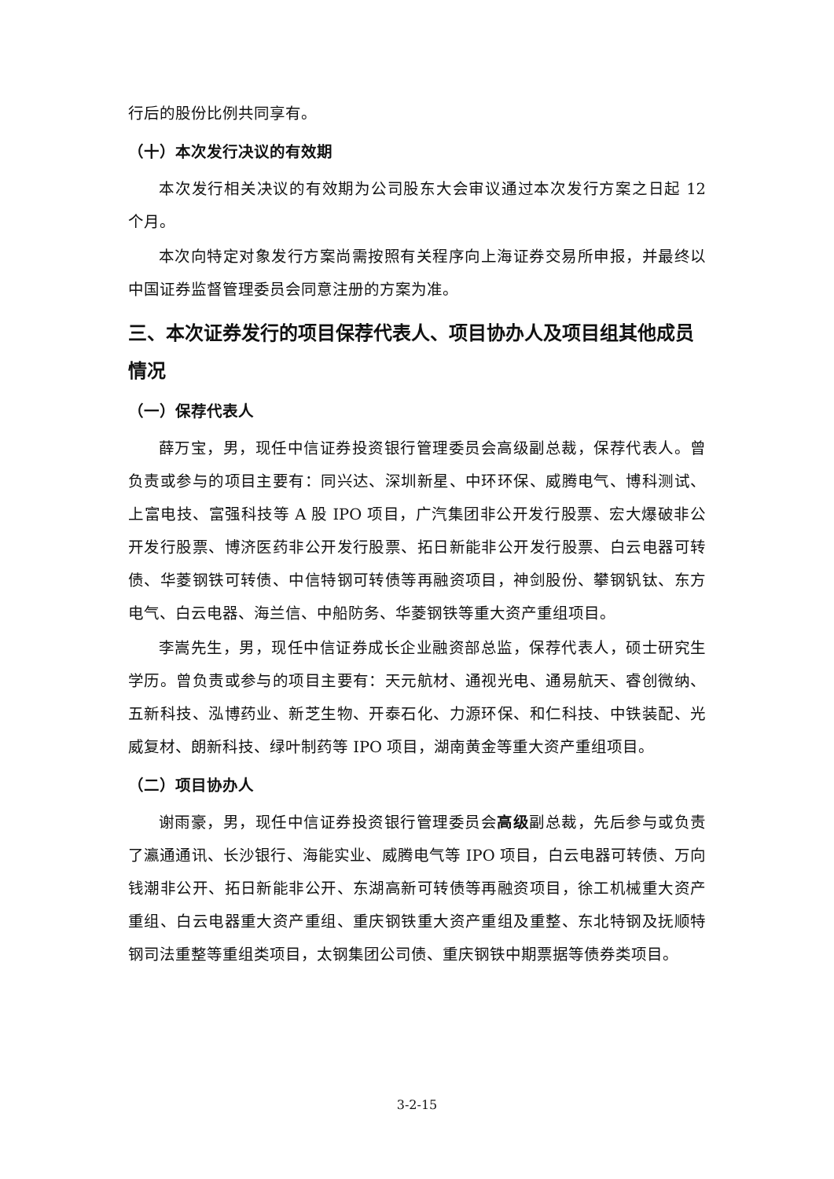行后的股份比例共同享有。
（十）本次发行决议的有效期
本次发行相关决议的有效期为公司股东大会审议通过本次发行方案之日起 12 个月。
本次向特定对象发行方案尚需按照有关程序向上海证券交易所申报，并最终以中国证券监督管理委员会同意注册的方案为准。
三、本次证券发行的项目保荐代表人、项目协办人及项目组其他成员情况
（一）保荐代表人
薛万宝，男，现任中信证券投资银行管理委员会高级副总裁，保荐代表人。曾负责或参与的项目主要有：同兴达、深圳新星、中环环保、威腾电气、博科测试、上富电技、富强科技等 A 股 IPO 项目，广汽集团非公开发行股票、宏大爆破非公开发行股票、博济医药非公开发行股票、拓日新能非公开发行股票、白云电器可转债、华菱钢铁可转债、中信特钢可转债等再融资项目，神剑股份、攀钢钒钛、东方电气、白云电器、海兰信、中船防务、华菱钢铁等重大资产重组项目。
李嵩先生，男，现任中信证券成长企业融资部总监，保荐代表人，硕士研究生学历。曾负责或参与的项目主要有：天元航材、通视光电、通易航天、睿创微纳、五新科技、泓博药业、新芝生物、开泰石化、力源环保、和仁科技、中铁装配、光威复材、朗新科技、绿叶制药等 IPO 项目，湖南黄金等重大资产重组项目。
（二）项目协办人
谢雨豪，男，现任中信证券投资银行管理委员会高级副总裁，先后参与或负责了瀛通通讯、长沙银行、海能实业、威腾电气等 IPO 项目，白云电器可转债、万向钱潮非公开、拓日新能非公开、东湖高新可转债等再融资项目，徐工机械重大资产重组、白云电器重大资产重组、重庆钢铁重大资产重组及重整、东北特钢及抚顺特钢司法重整等重组类项目，太钢集团公司债、重庆钢铁中期票据等债券类项目。
3-2-15